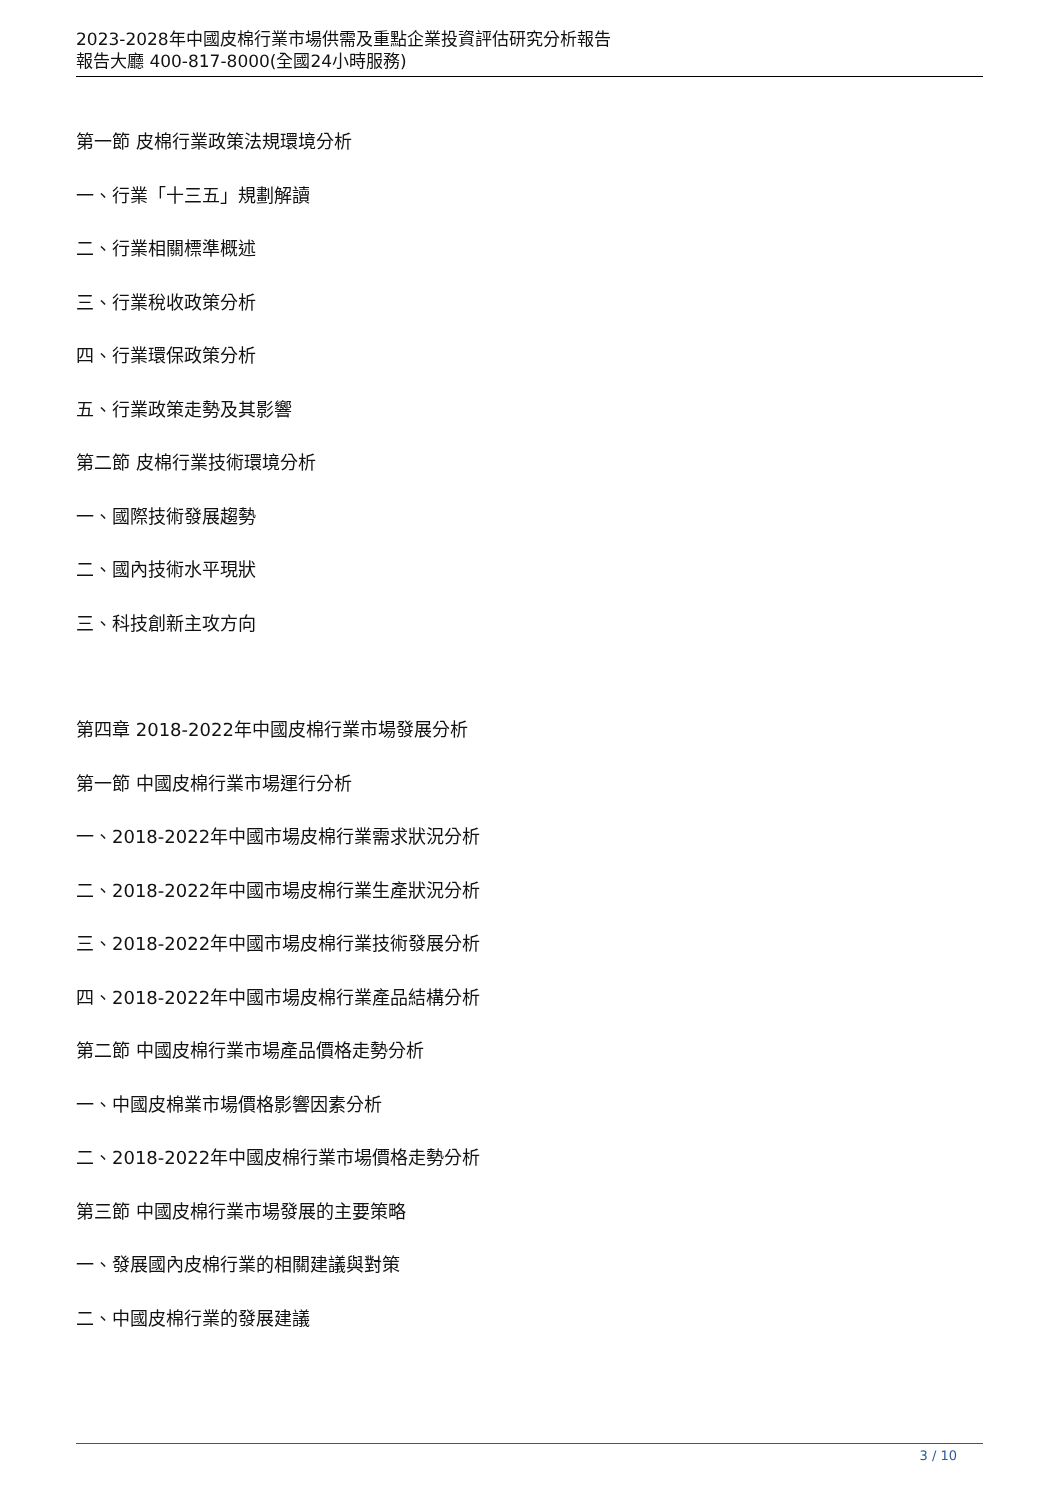2023-2028年中國皮棉行業市場供需及重點企業投資評估研究分析報告
報告大廳 400-817-8000(全國24小時服務)
第一節 皮棉行業政策法規環境分析
一、行業「十三五」規劃解讀
二、行業相關標準概述
三、行業稅收政策分析
四、行業環保政策分析
五、行業政策走勢及其影響
第二節 皮棉行業技術環境分析
一、國際技術發展趨勢
二、國內技術水平現狀
三、科技創新主攻方向
第四章 2018-2022年中國皮棉行業市場發展分析
第一節 中國皮棉行業市場運行分析
一、2018-2022年中國市場皮棉行業需求狀況分析
二、2018-2022年中國市場皮棉行業生產狀況分析
三、2018-2022年中國市場皮棉行業技術發展分析
四、2018-2022年中國市場皮棉行業產品結構分析
第二節 中國皮棉行業市場產品價格走勢分析
一、中國皮棉業市場價格影響因素分析
二、2018-2022年中國皮棉行業市場價格走勢分析
第三節 中國皮棉行業市場發展的主要策略
一、發展國內皮棉行業的相關建議與對策
二、中國皮棉行業的發展建議
3 / 10